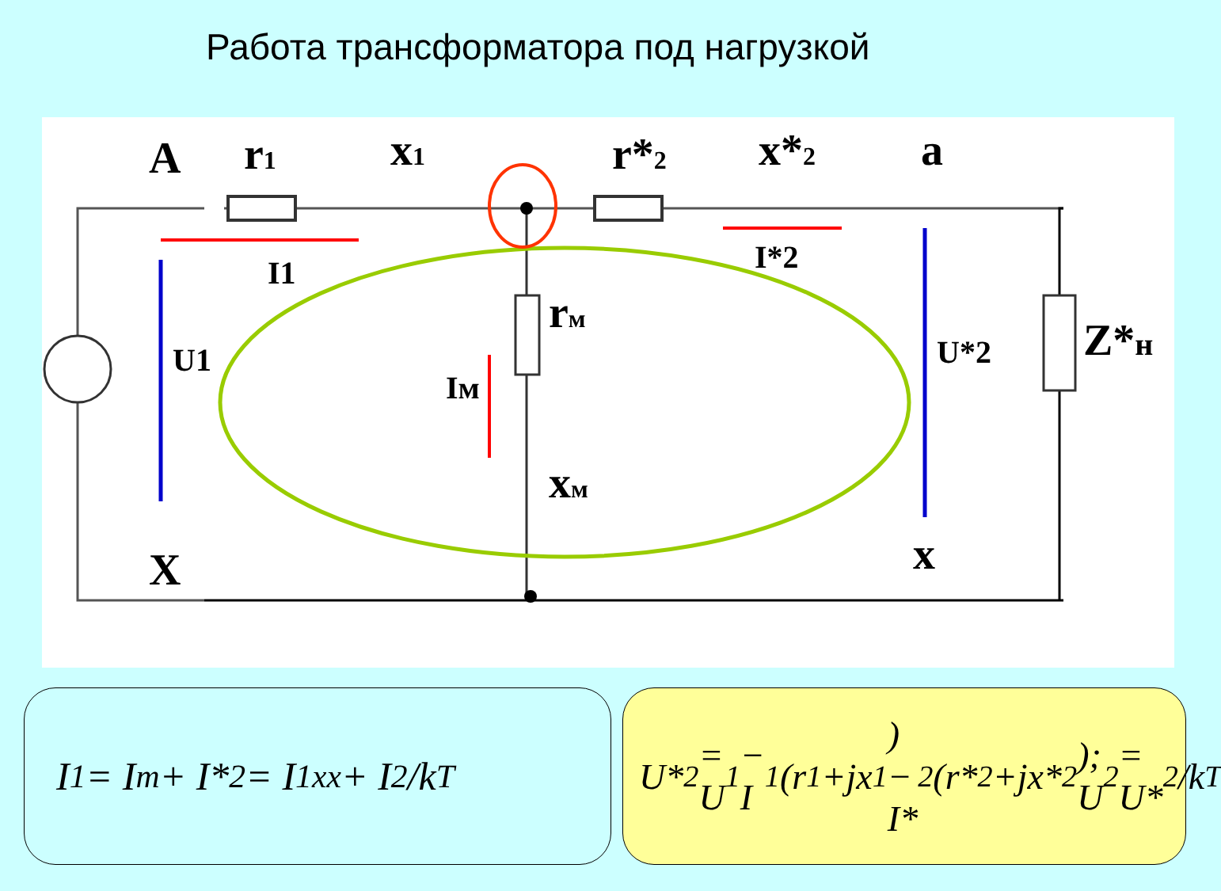Работа трансформатора под нагрузкой
A
r1
x1
r*2
x*2
a
rм
xм
Z*н
X
x
I1
I*2
Iм
U1
U*2
I<sub>1</sub> = I<sub>m</sub> + I*<sub>2</sub> = I<sub>1xx</sub> + I<sub>2</sub>/k<sub>T</sub>
U*<sub>2</sub> = U<sub>1</sub> − I<sub>1</sub>(r<sub>1</sub>+jx<sub>1</sub>) − I*<sub>2</sub>(r*<sub>2</sub>+jx*<sub>2</sub>); U<sub>2</sub> = U*<sub>2</sub>/k<sub>T</sub>